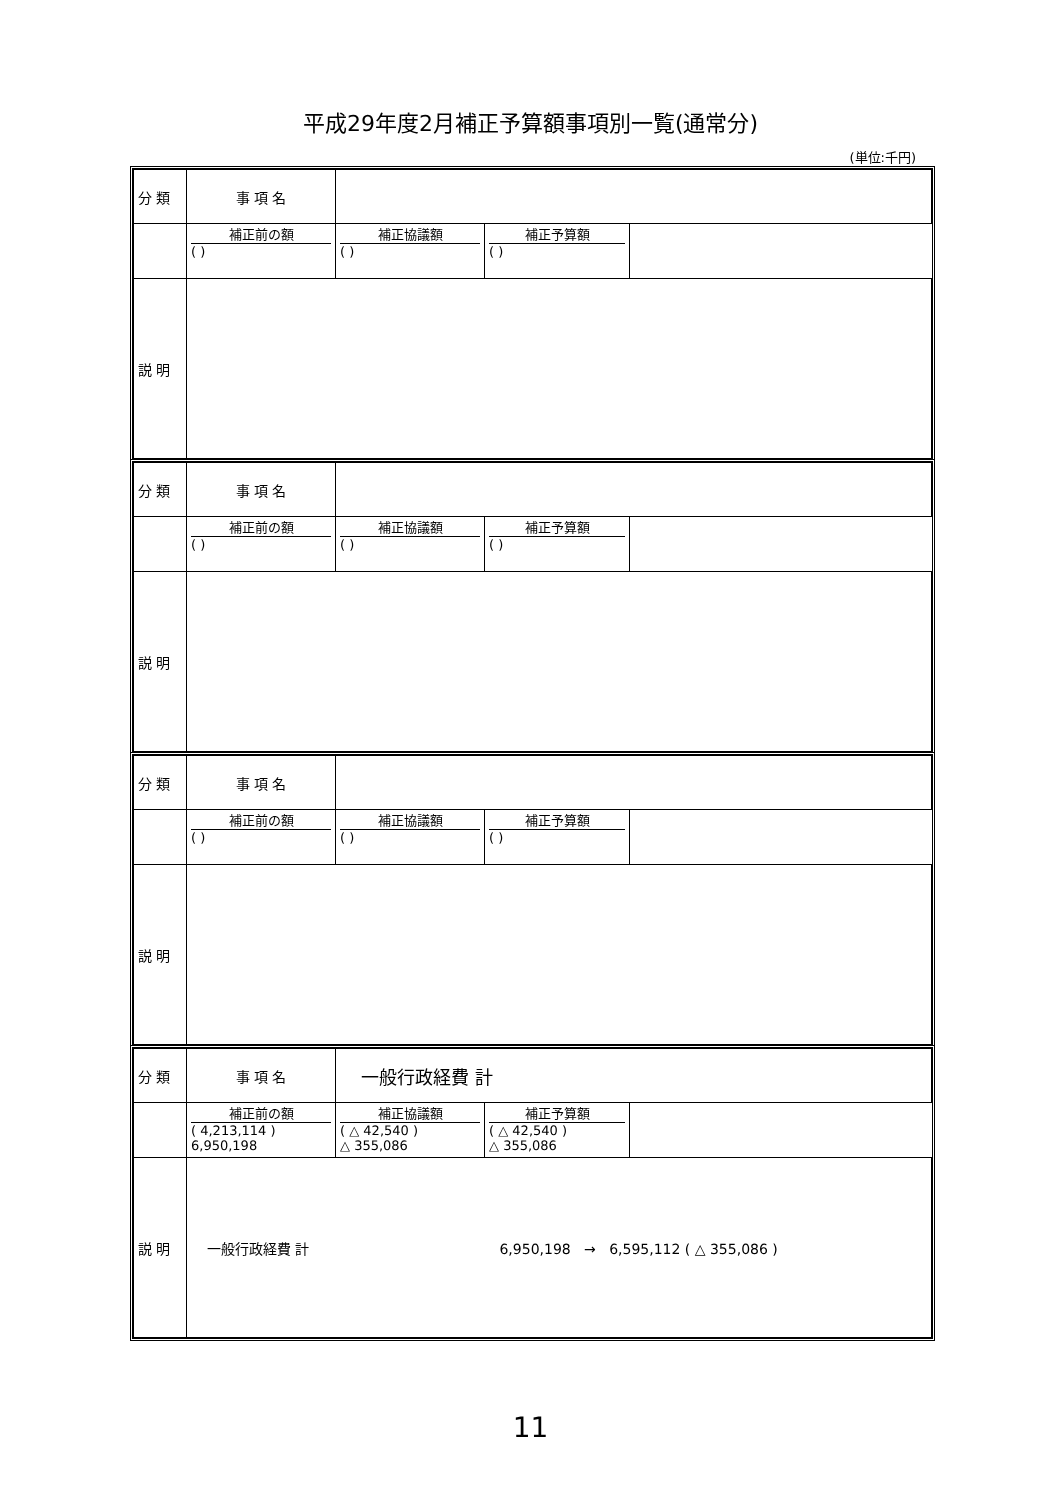平成29年度2月補正予算額事項別一覧(通常分)
(単位:千円)
| 分 類 | 事 項 名 | | | |
| | 補正前の額 ( ) | 補正協議額 ( ) | 補正予算額 ( ) | |
| 説 明 | | | | |
| 分 類 | 事 項 名 | | | |
| | 補正前の額 ( ) | 補正協議額 ( ) | 補正予算額 ( ) | |
| 説 明 | | | | |
| 分 類 | 事 項 名 | | | |
| | 補正前の額 ( ) | 補正協議額 ( ) | 補正予算額 ( ) | |
| 説 明 | | | | |
| 分 類 | 事 項 名 | 一般行政経費 計 | | |
| | 補正前の額 ( 4,213,114 ) 6,950,198 | 補正協議額 ( △ 42,540 ) △ 355,086 | 補正予算額 ( △ 42,540 ) △ 355,086 | |
| 説 明 | 一般行政経費 計 6,950,198 → 6,595,112 ( △ 355,086 ) | | | |
11